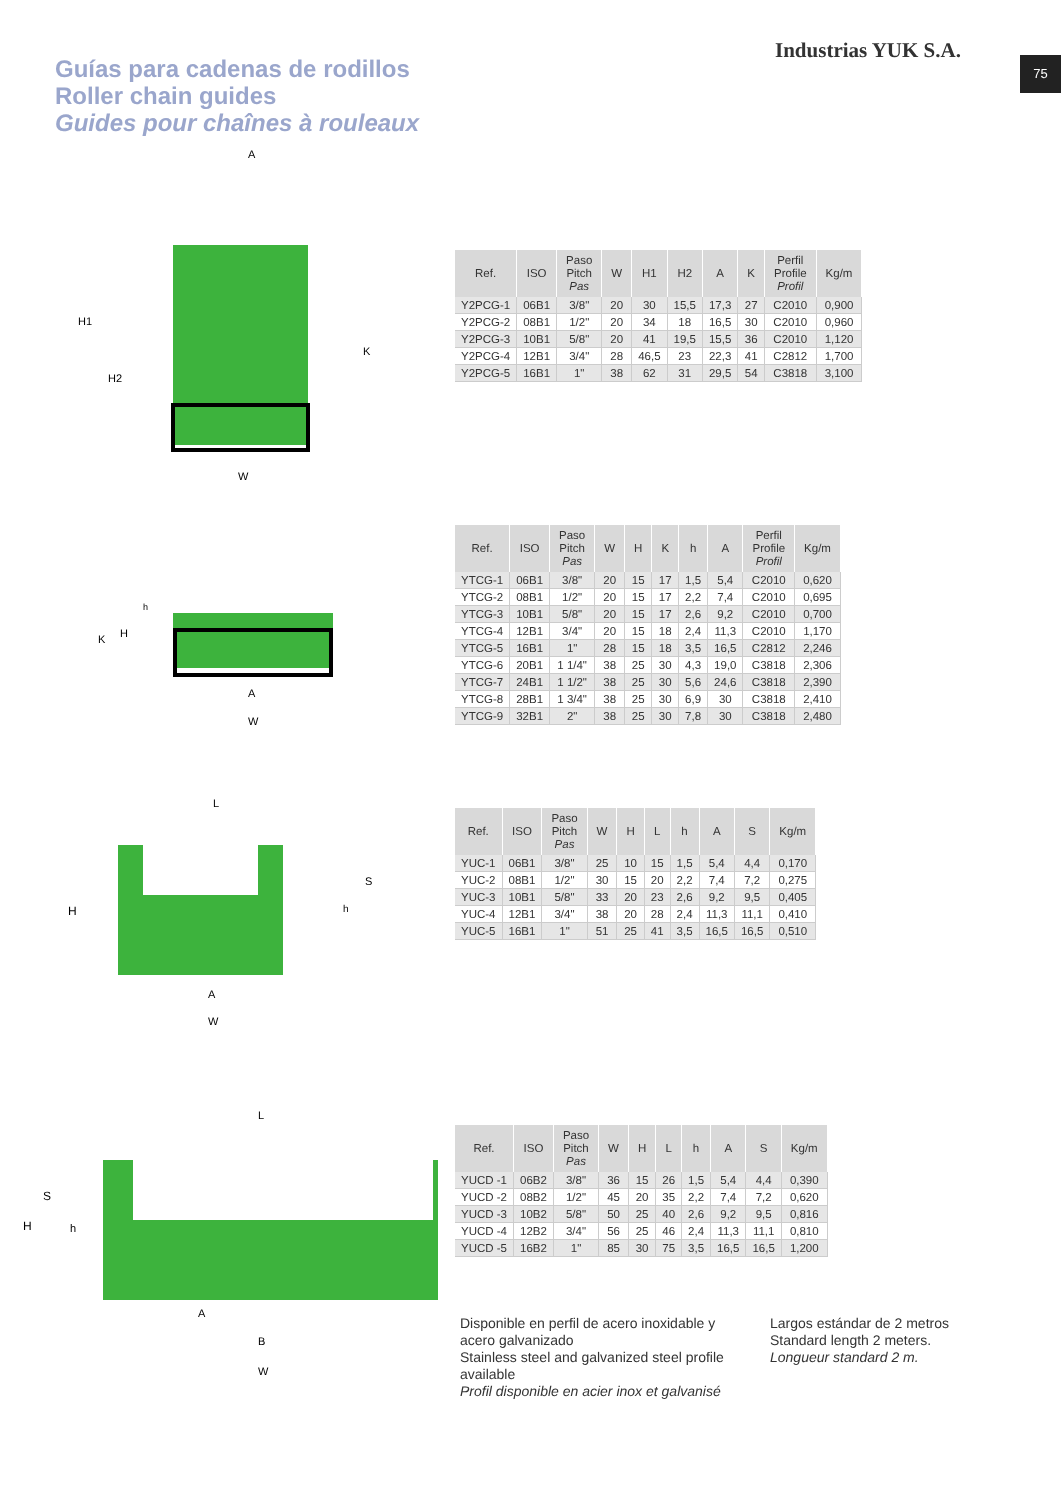Guías para cadenas de rodillos
Roller chain guides
Guides pour chaînes à rouleaux
Industrias YUK S.A. 75
A
H1
H2
K
W
| Ref. | ISO | Paso Pitch Pas | W | H1 | H2 | A | K | Perfil Profile Profil | Kg/m |
| --- | --- | --- | --- | --- | --- | --- | --- | --- | --- |
| Y2PCG-1 | 06B1 | 3/8" | 20 | 30 | 15,5 | 17,3 | 27 | C2010 | 0,900 |
| Y2PCG-2 | 08B1 | 1/2" | 20 | 34 | 18 | 16,5 | 30 | C2010 | 0,960 |
| Y2PCG-3 | 10B1 | 5/8" | 20 | 41 | 19,5 | 15,5 | 36 | C2010 | 1,120 |
| Y2PCG-4 | 12B1 | 3/4" | 28 | 46,5 | 23 | 22,3 | 41 | C2812 | 1,700 |
| Y2PCG-5 | 16B1 | 1" | 38 | 62 | 31 | 29,5 | 54 | C3818 | 3,100 |
K
H
h
A
W
| Ref. | ISO | Paso Pitch Pas | W | H | K | h | A | Perfil Profile Profil | Kg/m |
| --- | --- | --- | --- | --- | --- | --- | --- | --- | --- |
| YTCG-1 | 06B1 | 3/8" | 20 | 15 | 17 | 1,5 | 5,4 | C2010 | 0,620 |
| YTCG-2 | 08B1 | 1/2" | 20 | 15 | 17 | 2,2 | 7,4 | C2010 | 0,695 |
| YTCG-3 | 10B1 | 5/8" | 20 | 15 | 17 | 2,6 | 9,2 | C2010 | 0,700 |
| YTCG-4 | 12B1 | 3/4" | 20 | 15 | 18 | 2,4 | 11,3 | C2010 | 1,170 |
| YTCG-5 | 16B1 | 1" | 28 | 15 | 18 | 3,5 | 16,5 | C2812 | 2,246 |
| YTCG-6 | 20B1 | 1 1/4" | 38 | 25 | 30 | 4,3 | 19,0 | C3818 | 2,306 |
| YTCG-7 | 24B1 | 1 1/2" | 38 | 25 | 30 | 5,6 | 24,6 | C3818 | 2,390 |
| YTCG-8 | 28B1 | 1 3/4" | 38 | 25 | 30 | 6,9 | 30 | C3818 | 2,410 |
| YTCG-9 | 32B1 | 2" | 38 | 25 | 30 | 7,8 | 30 | C3818 | 2,480 |
L
H
S
h
A
W
| Ref. | ISO | Paso Pitch Pas | W | H | L | h | A | S | Kg/m |
| --- | --- | --- | --- | --- | --- | --- | --- | --- | --- |
| YUC-1 | 06B1 | 3/8" | 25 | 10 | 15 | 1,5 | 5,4 | 4,4 | 0,170 |
| YUC-2 | 08B1 | 1/2" | 30 | 15 | 20 | 2,2 | 7,4 | 7,2 | 0,275 |
| YUC-3 | 10B1 | 5/8" | 33 | 20 | 23 | 2,6 | 9,2 | 9,5 | 0,405 |
| YUC-4 | 12B1 | 3/4" | 38 | 20 | 28 | 2,4 | 11,3 | 11,1 | 0,410 |
| YUC-5 | 16B1 | 1" | 51 | 25 | 41 | 3,5 | 16,5 | 16,5 | 0,510 |
L
S
H
h
A
B
W
| Ref. | ISO | Paso Pitch Pas | W | H | L | h | A | S | Kg/m |
| --- | --- | --- | --- | --- | --- | --- | --- | --- | --- |
| YUCD -1 | 06B2 | 3/8" | 36 | 15 | 26 | 1,5 | 5,4 | 4,4 | 0,390 |
| YUCD -2 | 08B2 | 1/2" | 45 | 20 | 35 | 2,2 | 7,4 | 7,2 | 0,620 |
| YUCD -3 | 10B2 | 5/8" | 50 | 25 | 40 | 2,6 | 9,2 | 9,5 | 0,816 |
| YUCD -4 | 12B2 | 3/4" | 56 | 25 | 46 | 2,4 | 11,3 | 11,1 | 0,810 |
| YUCD -5 | 16B2 | 1" | 85 | 30 | 75 | 3,5 | 16,5 | 16,5 | 1,200 |
Disponible en perfil de acero inoxidable y acero galvanizado
Stainless steel and galvanized steel profile available
Profil disponible en acier inox et galvanisé
Largos estándar de 2 metros
Standard length 2 meters.
Longueur standard 2 m.